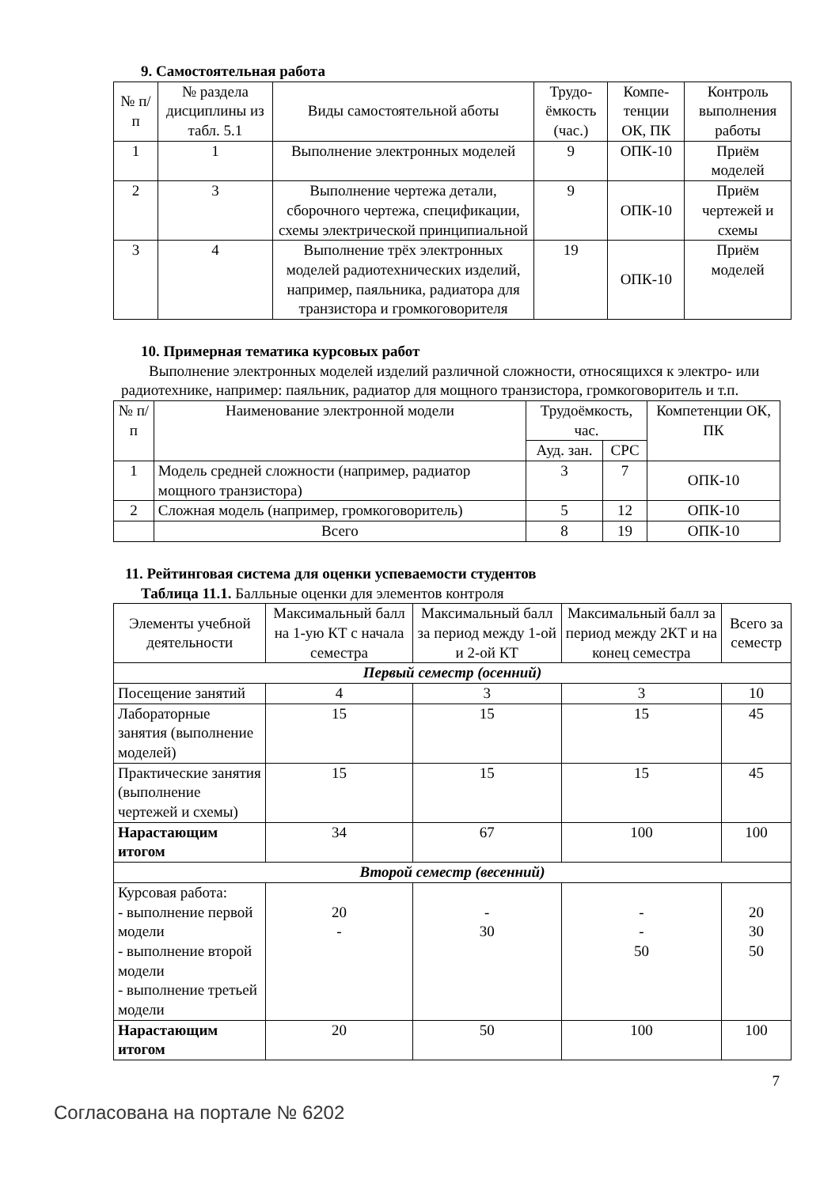9. Самостоятельная работа
| № п/п | № раздела дисциплины из табл. 5.1 | Виды самостоятельной аботы | Трудо-ёмкость (час.) | Компе-тенции ОК, ПК | Контроль выполнения работы |
| --- | --- | --- | --- | --- | --- |
| 1 | 1 | Выполнение электронных моделей | 9 | ОПК-10 | Приём моделей |
| 2 | 3 | Выполнение чертежа детали, сборочного чертежа, спецификации, схемы электрической принципиальной | 9 | ОПК-10 | Приём чертежей и схемы |
| 3 | 4 | Выполнение трёх электронных моделей радиотехнических изделий, например, паяльника, радиатора для транзистора и громкоговорителя | 19 | ОПК-10 | Приём моделей |
10. Примерная тематика курсовых работ
Выполнение электронных моделей изделий различной сложности, относящихся к электро- или радиотехнике, например: паяльник, радиатор для мощного транзистора, громкоговоритель и т.п.
| № п/п | Наименование электронной модели | Трудоёмкость, час. | | Компетенции ОК, ПК |
| --- | --- | --- | --- | --- |
| | | Ауд. зан. | СРС | |
| 1 | Модель средней сложности (например, радиатор мощного транзистора) | 3 | 7 | ОПК-10 |
| 2 | Сложная модель (например, громкоговоритель) | 5 | 12 | ОПК-10 |
| | Всего | 8 | 19 | ОПК-10 |
11. Рейтинговая система для оценки успеваемости студентов
Таблица 11.1. Балльные оценки для элементов контроля
| Элементы учебной деятельности | Максимальный балл на 1-ую КТ с начала семестра | Максимальный балл за период между 1-ой и 2-ой КТ | Максимальный балл за период между 2КТ и на конец семестра | Всего за семестр |
| --- | --- | --- | --- | --- |
| Первый семестр (осенний) | | | | |
| Посещение занятий | 4 | 3 | 3 | 10 |
| Лабораторные занятия (выполнение моделей) | 15 | 15 | 15 | 45 |
| Практические занятия (выполнение чертежей и схемы) | 15 | 15 | 15 | 45 |
| Нарастающим итогом | 34 | 67 | 100 | 100 |
| Второй семестр (весенний) | | | | |
| Курсовая работа: - выполнение первой модели - выполнение второй модели - выполнение третьей модели | 20 - | - 30 | - - 50 | 20 30 50 |
| Нарастающим итогом | 20 | 50 | 100 | 100 |
7
Согласована на портале № 6202